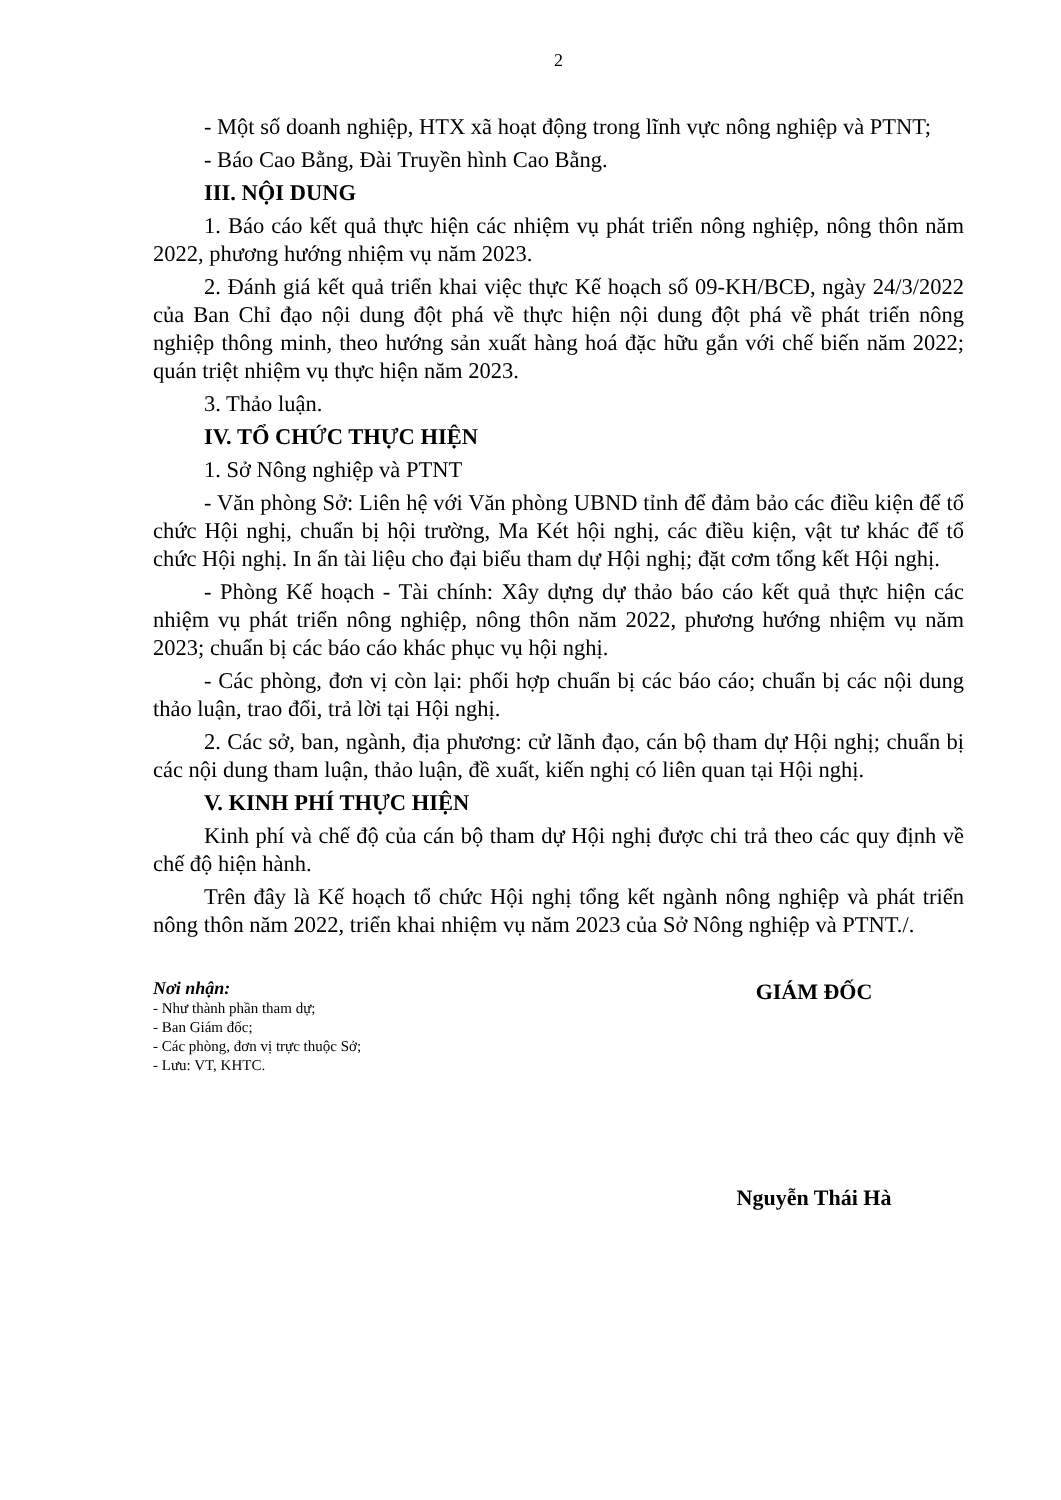2
- Một số doanh nghiệp, HTX xã hoạt động trong lĩnh vực nông nghiệp và PTNT;
- Báo Cao Bằng, Đài Truyền hình Cao Bằng.
III. NỘI DUNG
1. Báo cáo kết quả thực hiện các nhiệm vụ phát triển nông nghiệp, nông thôn năm 2022, phương hướng nhiệm vụ năm 2023.
2. Đánh giá kết quả triển khai việc thực Kế hoạch số 09-KH/BCĐ, ngày 24/3/2022 của Ban Chỉ đạo nội dung đột phá về thực hiện nội dung đột phá về phát triển nông nghiệp thông minh, theo hướng sản xuất hàng hoá đặc hữu gắn với chế biến năm 2022; quán triệt nhiệm vụ thực hiện năm 2023.
3. Thảo luận.
IV. TỔ CHỨC THỰC HIỆN
1. Sở Nông nghiệp và PTNT
- Văn phòng Sở: Liên hệ với Văn phòng UBND tỉnh để đảm bảo các điều kiện để tổ chức Hội nghị, chuẩn bị hội trường, Ma Két hội nghị, các điều kiện, vật tư khác để tổ chức Hội nghị. In ấn tài liệu cho đại biểu tham dự Hội nghị; đặt cơm tổng kết Hội nghị.
- Phòng Kế hoạch - Tài chính: Xây dựng dự thảo báo cáo kết quả thực hiện các nhiệm vụ phát triển nông nghiệp, nông thôn năm 2022, phương hướng nhiệm vụ năm 2023; chuẩn bị các báo cáo khác phục vụ hội nghị.
- Các phòng, đơn vị còn lại: phối hợp chuẩn bị các báo cáo; chuẩn bị các nội dung thảo luận, trao đổi, trả lời tại Hội nghị.
2. Các sở, ban, ngành, địa phương: cử lãnh đạo, cán bộ tham dự Hội nghị; chuẩn bị các nội dung tham luận, thảo luận, đề xuất, kiến nghị có liên quan tại Hội nghị.
V. KINH PHÍ THỰC HIỆN
Kinh phí và chế độ của cán bộ tham dự Hội nghị được chi trả theo các quy định về chế độ hiện hành.
Trên đây là Kế hoạch tổ chức Hội nghị tổng kết ngành nông nghiệp và phát triển nông thôn năm 2022, triển khai nhiệm vụ năm 2023 của Sở Nông nghiệp và PTNT./.
Nơi nhận:
- Như thành phần tham dự;
- Ban Giám đốc;
- Các phòng, đơn vị trực thuộc Sở;
- Lưu: VT, KHTC.
GIÁM ĐỐC
Nguyễn Thái Hà